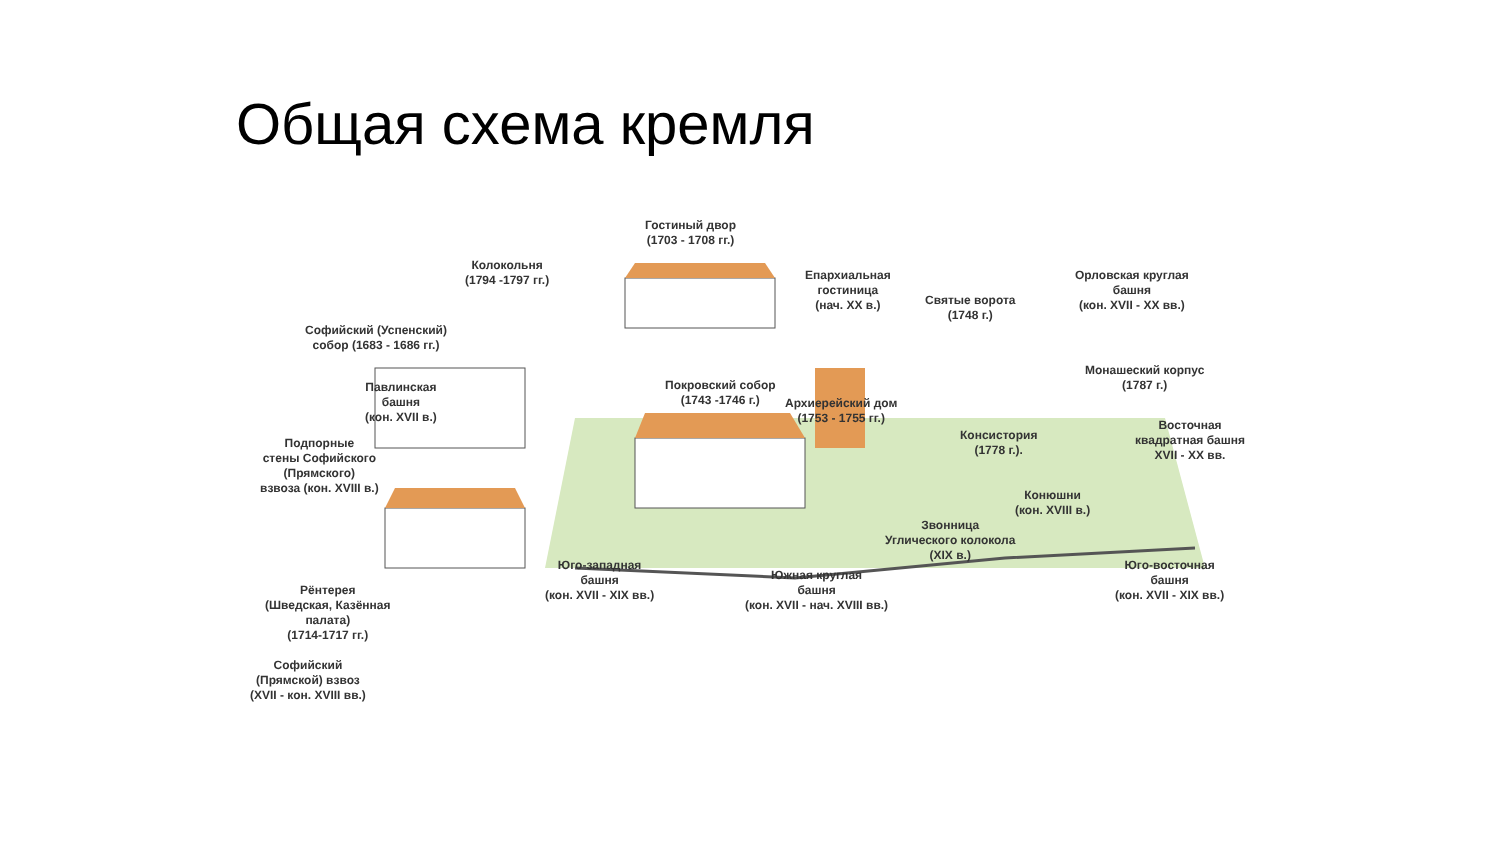Общая схема кремля
Гостиный двор
(1703 - 1708 гг.)
Колокольня
(1794 -1797 гг.)
Епархиальная
гостиница
(нач. XX в.)
Святые ворота
(1748 г.)
Орловская круглая
башня
(кон. XVII - XX вв.)
Софийский (Успенский)
собор (1683 - 1686 гг.)
Покровский собор
(1743 -1746 г.)
Архиерейский дом
(1753 - 1755 гг.)
Монашеский корпус
(1787 г.)
Павлинская
башня
(кон. XVII в.)
Консистория
(1778 г.).
Восточная
квадратная башня
XVII - XX вв.
Подпорные
стены Софийского
(Прямского)
взвоза (кон. XVIII в.)
Конюшни
(кон. XVIII в.)
Звонница
Углического колокола
(XIX в.)
Юго-западная
башня
(кон. XVII - XIX вв.)
Южная круглая
башня
(кон. XVII - нач. XVIII вв.)
Юго-восточная
башня
(кон. XVII - XIX вв.)
Рёнтерея
(Шведская, Казённая
палата)
(1714-1717 гг.)
Софийский
(Прямской) взвоз
(XVII - кон. XVIII вв.)